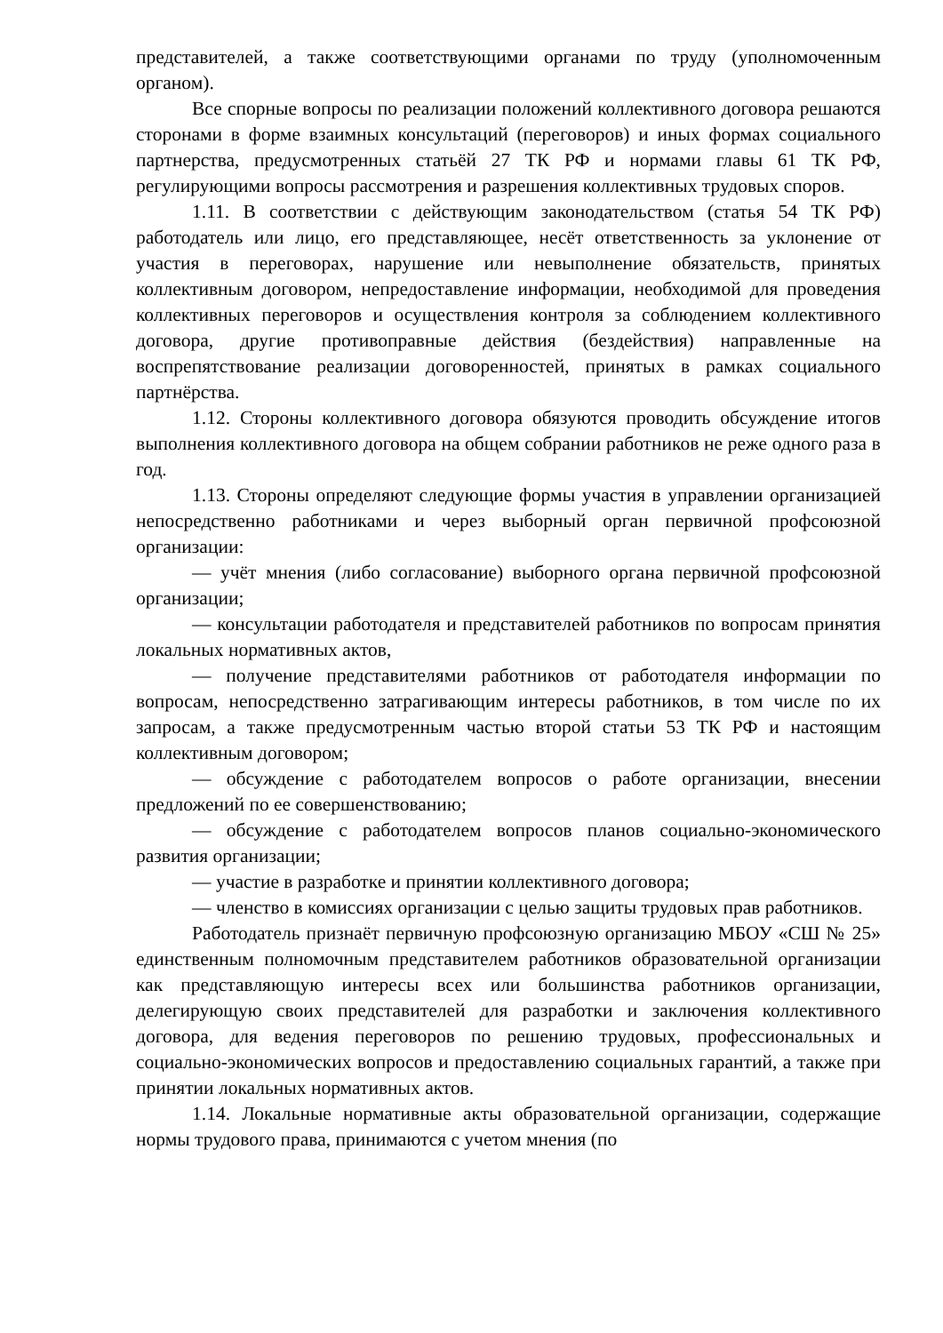представителей, а также соответствующими органами по труду (уполномоченным органом).
Все спорные вопросы по реализации положений коллективного договора решаются сторонами в форме взаимных консультаций (переговоров) и иных формах социального партнерства, предусмотренных статьёй 27 ТК РФ и нормами главы 61 ТК РФ, регулирующими вопросы рассмотрения и разрешения коллективных трудовых споров.
1.11. В соответствии с действующим законодательством (статья 54 ТК РФ) работодатель или лицо, его представляющее, несёт ответственность за уклонение от участия в переговорах, нарушение или невыполнение обязательств, принятых коллективным договором, непредоставление информации, необходимой для проведения коллективных переговоров и осуществления контроля за соблюдением коллективного договора, другие противоправные действия (бездействия) направленные на воспрепятствование реализации договоренностей, принятых в рамках социального партнёрства.
1.12. Стороны коллективного договора обязуются проводить обсуждение итогов выполнения коллективного договора на общем собрании работников не реже одного раза в год.
1.13. Стороны определяют следующие формы участия в управлении организацией непосредственно работниками и через выборный орган первичной профсоюзной организации:
— учёт мнения (либо согласование) выборного органа первичной профсоюзной организации;
— консультации работодателя и представителей работников по вопросам принятия локальных нормативных актов,
— получение представителями работников от работодателя информации по вопросам, непосредственно затрагивающим интересы работников, в том числе по их запросам, а также предусмотренным частью второй статьи 53 ТК РФ и настоящим коллективным договором;
— обсуждение с работодателем вопросов о работе организации, внесении предложений по ее совершенствованию;
— обсуждение с работодателем вопросов планов социально-экономического развития организации;
— участие в разработке и принятии коллективного договора;
— членство в комиссиях организации с целью защиты трудовых прав работников.
Работодатель признаёт первичную профсоюзную организацию МБОУ «СШ № 25» единственным полномочным представителем работников образовательной организации как представляющую интересы всех или большинства работников организации, делегирующую своих представителей для разработки и заключения коллективного договора, для ведения переговоров по решению трудовых, профессиональных и социально-экономических вопросов и предоставлению социальных гарантий, а также при принятии локальных нормативных актов.
1.14. Локальные нормативные акты образовательной организации, содержащие нормы трудового права, принимаются с учетом мнения (по